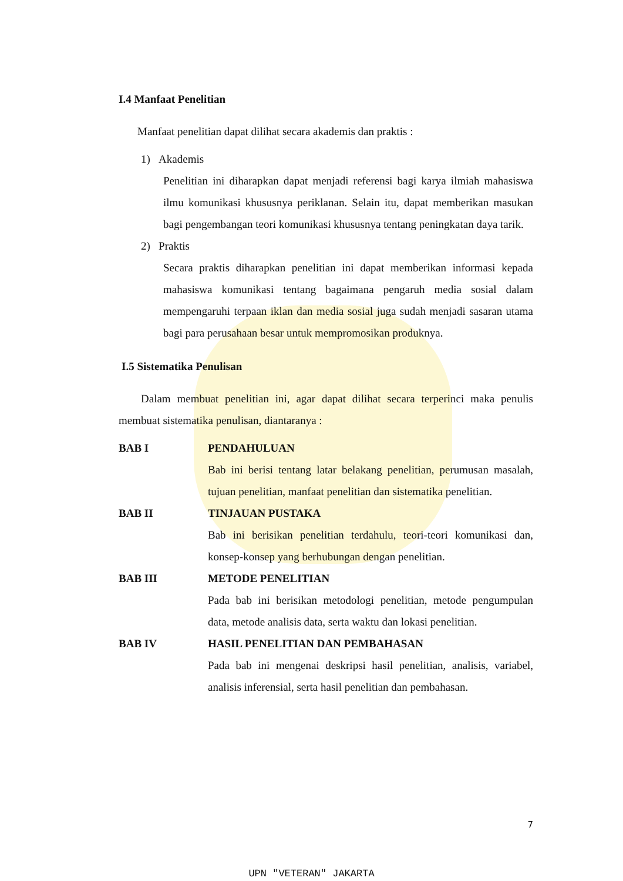I.4 Manfaat Penelitian
Manfaat penelitian dapat dilihat secara akademis dan praktis :
1) Akademis
Penelitian ini diharapkan dapat menjadi referensi bagi karya ilmiah mahasiswa ilmu komunikasi khususnya periklanan. Selain itu, dapat memberikan masukan bagi pengembangan teori komunikasi khususnya tentang peningkatan daya tarik.
2) Praktis
Secara praktis diharapkan penelitian ini dapat memberikan informasi kepada mahasiswa komunikasi tentang bagaimana pengaruh media sosial dalam mempengaruhi terpaan iklan dan media sosial juga sudah menjadi sasaran utama bagi para perusahaan besar untuk mempromosikan produknya.
I.5 Sistematika Penulisan
Dalam membuat penelitian ini, agar dapat dilihat secara terperinci maka penulis membuat sistematika penulisan, diantaranya :
BAB I PENDAHULUAN
Bab ini berisi tentang latar belakang penelitian, perumusan masalah, tujuan penelitian, manfaat penelitian dan sistematika penelitian.
BAB II TINJAUAN PUSTAKA
Bab ini berisikan penelitian terdahulu, teori-teori komunikasi dan, konsep-konsep yang berhubungan dengan penelitian.
BAB III METODE PENELITIAN
Pada bab ini berisikan metodologi penelitian, metode pengumpulan data, metode analisis data, serta waktu dan lokasi penelitian.
BAB IV HASIL PENELITIAN DAN PEMBAHASAN
Pada bab ini mengenai deskripsi hasil penelitian, analisis, variabel, analisis inferensial, serta hasil penelitian dan pembahasan.
7
UPN "VETERAN" JAKARTA